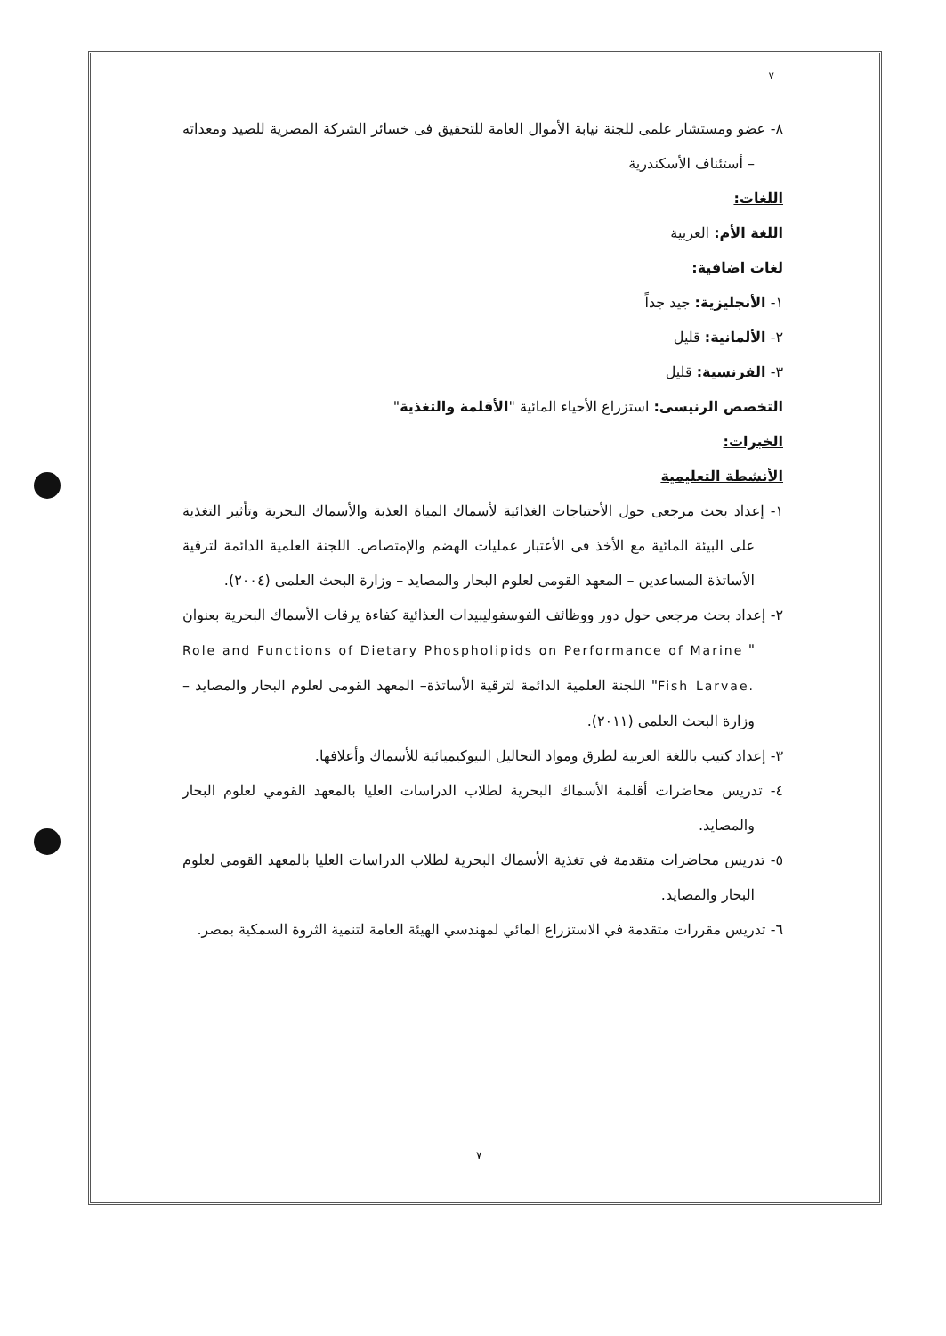٧
٨- عضو ومستشار علمى للجنة نيابة الأموال العامة للتحقيق فى خسائر الشركة المصرية للصيد ومعداته – أستئناف الأسكندرية
اللغات:
اللغة الأم: العربية
لغات اضافية:
١- الأنجليزية: جيد جداً
٢- الألمانية: قليل
٣- الفرنسية: قليل
التخصص الرنيسى: استزراع الأحياء المائية "الأقلمة والتغذية"
الخبرات:
الأنشطة التعليمية
١- إعداد بحث مرجعى حول الأحتياجات الغذائية لأسماك المياة العذبة والأسماك البحرية وتأثير التغذية على البيئة المائية مع الأخذ فى الأعتبار عمليات الهضم والإمتصاص. اللجنة العلمية الدائمة لترقية الأساتذة المساعدين – المعهد القومى لعلوم البحار والمصايد – وزارة البحث العلمى (٢٠٠٤).
٢- إعداد بحث مرجعي حول دور ووظائف الفوسفوليبيدات الغذائية كفاءة يرقات الأسماك البحرية بعنوان " Role and Functions of Dietary Phospholipids on Performance of Marine Fish Larvae." اللجنة العلمية الدائمة لترقية الأساتذة– المعهد القومى لعلوم البحار والمصايد – وزارة البحث العلمى (٢٠١١).
٣- إعداد كتيب باللغة العربية لطرق ومواد التحاليل البيوكيميائية للأسماك وأعلافها.
٤- تدريس محاضرات أقلمة الأسماك البحرية لطلاب الدراسات العليا بالمعهد القومي لعلوم البحار والمصايد.
٥- تدريس محاضرات متقدمة في تغذية الأسماك البحرية لطلاب الدراسات العليا بالمعهد القومي لعلوم البحار والمصايد.
٦- تدريس مقررات متقدمة في الاستزراع المائي لمهندسي الهيئة العامة لتنمية الثروة السمكية بمصر.
٧